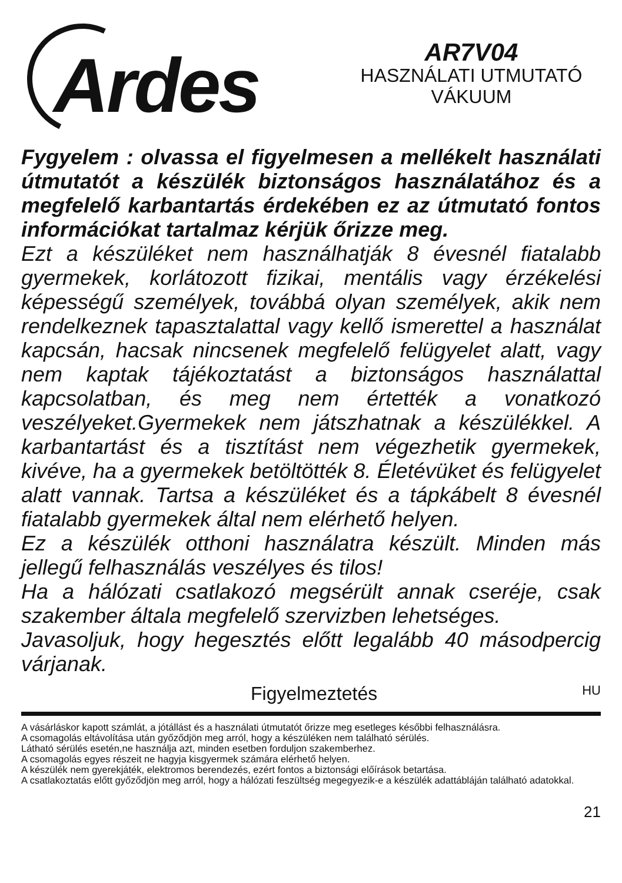Ardes
AR7V04
HASZNÁLATI UTMUTATÓ
VÁKUUM
Fygyelem : olvassa el figyelmesen a mellékelt használati útmutatót a készülék biztonságos használatához és a megfelelő karbantartás érdekében ez az útmutató fontos információkat tartalmaz kérjük őrizze meg.
Ezt a készüléket nem használhatják 8 évesnél fiatalabb gyermekek, korlátozott fizikai, mentális vagy érzékelési képességű személyek, továbbá olyan személyek, akik nem rendelkeznek tapasztalattal vagy kellő ismerettel a használat kapcsán, hacsak nincsenek megfelelő felügyelet alatt, vagy nem kaptak tájékoztatást a biztonságos használattal kapcsolatban, és meg nem értették a vonatkozó veszélyeket.Gyermekek nem játszhatnak a készülékkel. A karbantartást és a tisztítást nem végezhetik gyermekek, kivéve, ha a gyermekek betöltötték 8. Életévüket és felügyelet alatt vannak. Tartsa a készüléket és a tápkábelt 8 évesnél fiatalabb gyermekek által nem elérhető helyen.
Ez a készülék otthoni használatra készült. Minden más jellegű felhasználás veszélyes és tilos!
Ha a hálózati csatlakozó megsérült annak cseréje, csak szakember általa megfelelő szervizben lehetséges.
Javasoljuk, hogy hegesztés előtt legalább 40 másodpercig várjanak.
Figyelmeztetés HU
A vásárláskor kapott számlát, a jótállást és a használati útmutatót őrizze meg esetleges későbbi felhasználásra.
A csomagolás eltávolítása után győződjön meg arról, hogy a készüléken nem található sérülés.
Látható sérülés esetén,ne használja azt, minden esetben forduljon szakemberhez.
A csomagolás egyes részeit ne hagyja kisgyermek számára elérhető helyen.
A készülék nem gyerekjáték, elektromos berendezés, ezért fontos a biztonsági előírások betartása.
A csatlakoztatás előtt győződjön meg arról, hogy a hálózati feszültség megegyezik-e a készülék adattábláján található adatokkal.
21